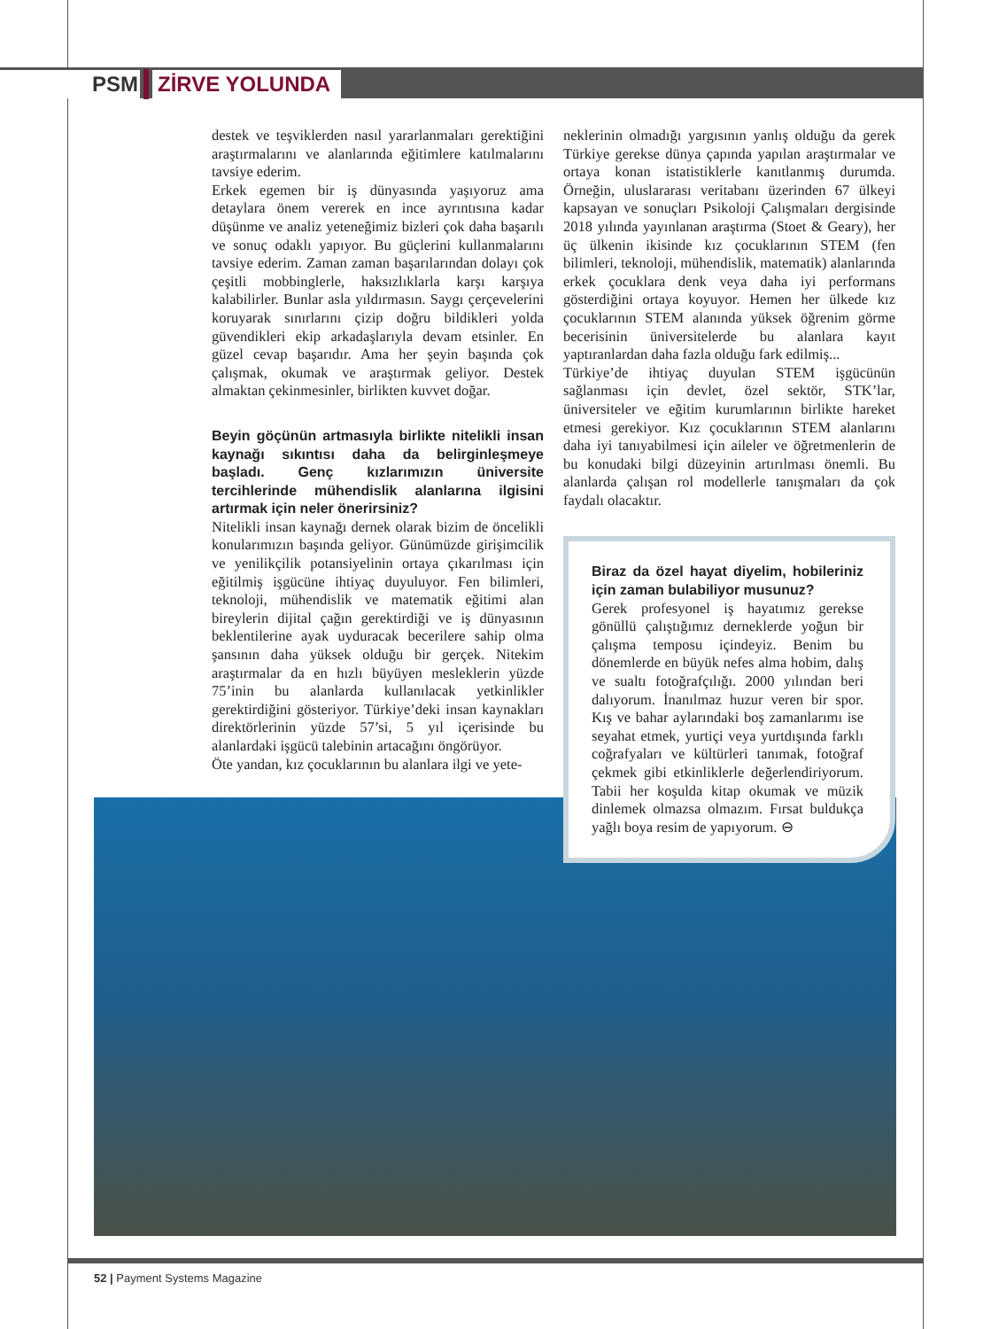PSM ZİRVE YOLUNDA
destek ve teşviklerden nasıl yararlanmaları gerektiğini araştırmalarını ve alanlarında eğitimlere katılmalarını tavsiye ederim.
Erkek egemen bir iş dünyasında yaşıyoruz ama detaylara önem vererek en ince ayrıntısına kadar düşünme ve analiz yeteneğimiz bizleri çok daha başarılı ve sonuç odaklı yapıyor. Bu güçlerini kullanmalarını tavsiye ederim. Zaman zaman başarılarından dolayı çok çeşitli mobbinglerle, haksızlıklarla karşı karşıya kalabilirler. Bunlar asla yıldırmasın. Saygı çerçevelerini koruyarak sınırlarını çizip doğru bildikleri yolda güvendikleri ekip arkadaşlarıyla devam etsinler. En güzel cevap başarıdır. Ama her şeyin başında çok çalışmak, okumak ve araştırmak geliyor. Destek almaktan çekinmesinler, birlikten kuvvet doğar.
Beyin göçünün artmasıyla birlikte nitelikli insan kaynağı sıkıntısı daha da belirginleşmeye başladı. Genç kızlarımızın üniversite tercihlerinde mühendislik alanlarına ilgisini artırmak için neler önerirsiniz?
Nitelikli insan kaynağı dernek olarak bizim de öncelikli konularımızın başında geliyor. Günümüzde girişimcilik ve yenilikçilik potansiyelinin ortaya çıkarılması için eğitilmiş işgücüne ihtiyaç duyuluyor. Fen bilimleri, teknoloji, mühendislik ve matematik eğitimi alan bireylerin dijital çağın gerektirdiği ve iş dünyasının beklentilerine ayak uyduracak becerilere sahip olma şansının daha yüksek olduğu bir gerçek. Nitekim araştırmalar da en hızlı büyüyen mesleklerin yüzde 75’inin bu alanlarda kullanılacak yetkinlikler gerektirdiğini gösteriyor. Türkiye’deki insan kaynakları direktörlerinin yüzde 57’si, 5 yıl içerisinde bu alanlardaki işgücü talebinin artacağını öngörüyor.
Öte yandan, kız çocuklarının bu alanlara ilgi ve yete-
neklerinin olmadığı yargısının yanlış olduğu da gerek Türkiye gerekse dünya çapında yapılan araştırmalar ve ortaya konan istatistiklerle kanıtlanmış durumda. Örneğin, uluslararası veritabanı üzerinden 67 ülkeyi kapsayan ve sonuçları Psikoloji Çalışmaları dergisinde 2018 yılında yayınlanan araştırma (Stoet & Geary), her üç ülkenin ikisinde kız çocuklarının STEM (fen bilimleri, teknoloji, mühendislik, matematik) alanlarında erkek çocuklara denk veya daha iyi performans gösterdiğini ortaya koyuyor. Hemen her ülkede kız çocuklarının STEM alanında yüksek öğrenim görme becerisinin üniversitelerde bu alanlara kayıt yaptıranlardan daha fazla olduğu fark edilmiş...
Türkiye’de ihtiyaç duyulan STEM işgücünün sağlanması için devlet, özel sektör, STK’lar, üniversiteler ve eğitim kurumlarının birlikte hareket etmesi gerekiyor. Kız çocuklarının STEM alanlarını daha iyi tanıyabilmesi için aileler ve öğretmenlerin de bu konudaki bilgi düzeyinin artırılması önemli. Bu alanlarda çalışan rol modellerle tanışmaları da çok faydalı olacaktır.
Biraz da özel hayat diyelim, hobileriniz için zaman bulabiliyor musunuz?
Gerek profesyonel iş hayatımız gerekse gönüllü çalıştığımız derneklerde yoğun bir çalışma temposu içindeyiz. Benim bu dönemlerde en büyük nefes alma hobim, dalış ve sualtı fotoğrafçılığı. 2000 yılından beri dalıyorum. İnanılmaz huzur veren bir spor. Kış ve bahar aylarındaki boş zamanlarımı ise seyahat etmek, yurtiçi veya yurtdışında farklı coğrafyaları ve kültürleri tanımak, fotoğraf çekmek gibi etkinliklerle değerlendiriyorum. Tabii her koşulda kitap okumak ve müzik dinlemek olmazsa olmazım. Fırsat buldukça yağlı boya resim de yapıyorum. ⊖
52 | Payment Systems Magazine